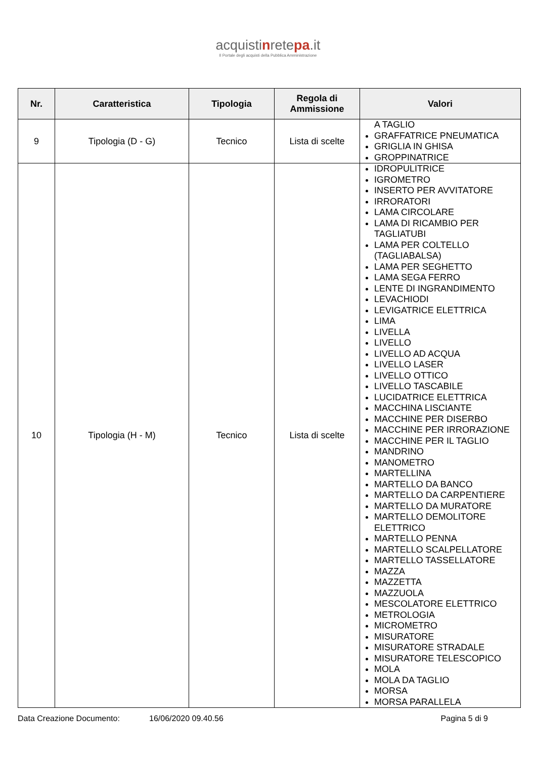acquistinretepa.it
Il Portale degli acquisti della Pubblica Amministrazione
| Nr. | Caratteristica | Tipologia | Regola di Ammissione | Valori |
| --- | --- | --- | --- | --- |
| 9 | Tipologia (D - G) | Tecnico | Lista di scelte | A TAGLIO GRAFFATRICE PNEUMATICA GRIGLIA IN GHISA GROPPINATRICE |
| 10 | Tipologia (H - M) | Tecnico | Lista di scelte | IDROPULITRICE IGROMETRO INSERTO PER AVVITATORE IRRORATORI LAMA CIRCOLARE LAMA DI RICAMBIO PER TAGLIATUBI LAMA PER COLTELLO (TAGLIABALSA) LAMA PER SEGHETTO LAMA SEGA FERRO LENTE DI INGRANDIMENTO LEVACHIODI LEVIGATRICE ELETTRICA LIMA LIVELLA LIVELLO LIVELLO AD ACQUA LIVELLO LASER LIVELLO OTTICO LIVELLO TASCABILE LUCIDATRICE ELETTRICA MACCHINA LISCIANTE MACCHINE PER DISERBO MACCHINE PER IRRORAZIONE MACCHINE PER IL TAGLIO MANDRINO MANOMETRO MARTELLINA MARTELLO DA BANCO MARTELLO DA CARPENTIERE MARTELLO DA MURATORE MARTELLO DEMOLITORE ELETTRICO MARTELLO PENNA MARTELLO SCALPELLATORE MARTELLO TASSELLATORE MAZZA MAZZETTA MAZZUOLA MESCOLATORE ELETTRICO METROLOGIA MICROMETRO MISURATORE MISURATORE STRADALE MISURATORE TELESCOPICO MOLA MOLA DA TAGLIO MORSA MORSA PARALLELA |
Data Creazione Documento: 16/06/2020 09.40.56 Pagina 5 di 9